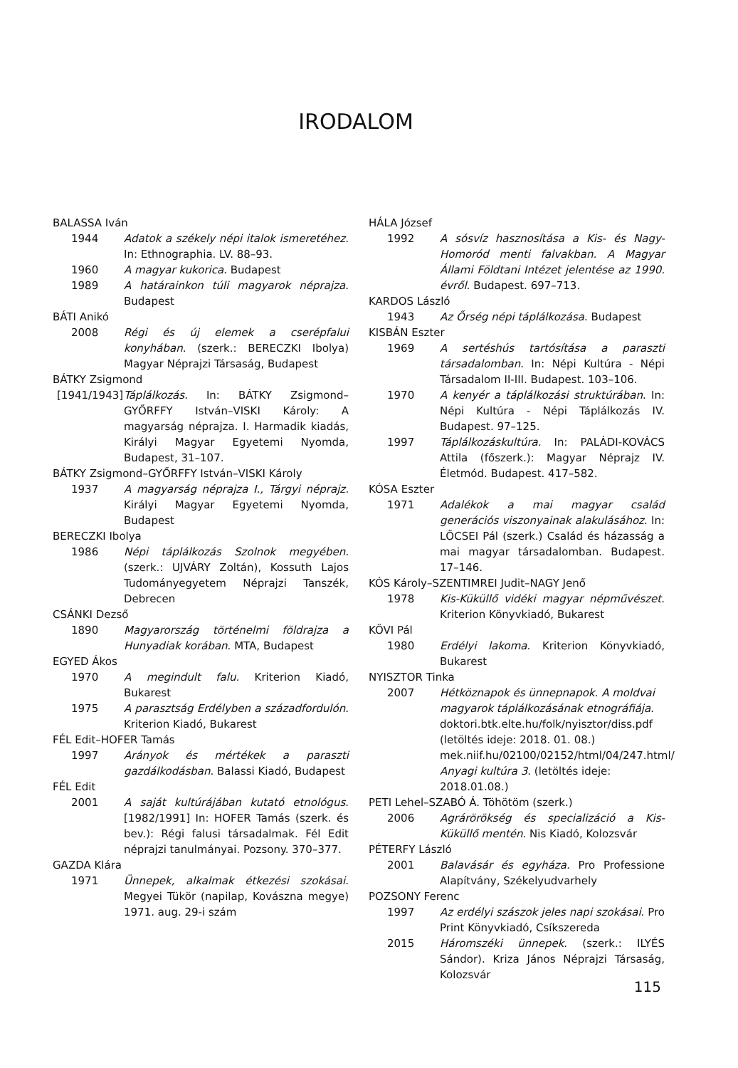IRODALOM
BALASSA Iván
1944 Adatok a székely népi italok ismeretéhez. In: Ethnographia. LV. 88–93.
1960 A magyar kukorica. Budapest
1989 A határainkon túli magyarok néprajza. Budapest
BÁTI Anikó
2008 Régi és új elemek a cserépfalui konyhában. (szerk.: BERECZKI Ibolya) Magyar Néprajzi Társaság, Budapest
BÁTKY Zsigmond
[1941/1943] Táplálkozás. In: BÁTKY Zsigmond–GYŐRFFY István–VISKI Károly: A magyarság néprajza. I. Harmadik kiadás, Királyi Magyar Egyetemi Nyomda, Budapest, 31–107.
BÁTKY Zsigmond–GYŐRFFY István–VISKI Károly
1937 A magyarság néprajza I., Tárgyi néprajz. Királyi Magyar Egyetemi Nyomda, Budapest
BERECZKI Ibolya
1986 Népi táplálkozás Szolnok megyében. (szerk.: UJVÁRY Zoltán), Kossuth Lajos Tudományegyetem Néprajzi Tanszék, Debrecen
CSÁNKI Dezső
1890 Magyarország történelmi földrajza a Hunyadiak korában. MTA, Budapest
EGYED Ákos
1970 A megindult falu. Kriterion Kiadó, Bukarest
1975 A parasztság Erdélyben a századfordulón. Kriterion Kiadó, Bukarest
FÉL Edit–HOFER Tamás
1997 Arányok és mértékek a paraszti gazdálkodásban. Balassi Kiadó, Budapest
FÉL Edit
2001 A saját kultúrájában kutató etnológus. [1982/1991] In: HOFER Tamás (szerk. és bev.): Régi falusi társadalmak. Fél Edit néprajzi tanulmányai. Pozsony. 370–377.
GAZDA Klára
1971 Ünnepek, alkalmak étkezési szokásai. Megyei Tükör (napilap, Kovászna megye) 1971. aug. 29-i szám
HÁLA József
1992 A sósvíz hasznosítása a Kis- és Nagy-Homoród menti falvakban. A Magyar Állami Földtani Intézet jelentése az 1990. évről. Budapest. 697–713.
KARDOS László
1943 Az Őrség népi táplálkozása. Budapest
KISBÁN Eszter
1969 A sertéshús tartósítása a paraszti társadalomban. In: Népi Kultúra - Népi Társadalom II-III. Budapest. 103–106.
1970 A kenyér a táplálkozási struktúrában. In: Népi Kultúra - Népi Táplálkozás IV. Budapest. 97–125.
1997 Táplálkozáskultúra. In: PALÁDI-KOVÁCS Attila (főszerk.): Magyar Néprajz IV. Életmód. Budapest. 417–582.
KÓSA Eszter
1971 Adalékok a mai magyar család generációs viszonyainak alakulásához. In: LŐCSEI Pál (szerk.) Család és házasság a mai magyar társadalomban. Budapest. 17–146.
KÓS Károly–SZENTIMREI Judit–NAGY Jenő
1978 Kis-Küküllő vidéki magyar népművészet. Kriterion Könyvkiadó, Bukarest
KÖVI Pál
1980 Erdélyi lakoma. Kriterion Könyvkiadó, Bukarest
NYISZTOR Tinka
2007 Hétköznapok és ünnepnapok. A moldvai magyarok táplálkozásának etnográfiája. doktori.btk.elte.hu/folk/nyisztor/diss.pdf (letöltés ideje: 2018. 01. 08.) mek.niif.hu/02100/02152/html/04/247.html/ Anyagi kultúra 3. (letöltés ideje: 2018.01.08.)
PETI Lehel–SZABÓ Á. Töhötöm (szerk.)
2006 Agrárörökség és specializáció a Kis-Küküllő mentén. Nis Kiadó, Kolozsvár
PÉTERFY László
2001 Balavásár és egyháza. Pro Professione Alapítvány, Székelyudvarhely
POZSONY Ferenc
1997 Az erdélyi szászok jeles napi szokásai. Pro Print Könyvkiadó, Csíkszereda
2015 Háromszéki ünnepek. (szerk.: ILYÉS Sándor). Kriza János Néprajzi Társaság, Kolozsvár
115